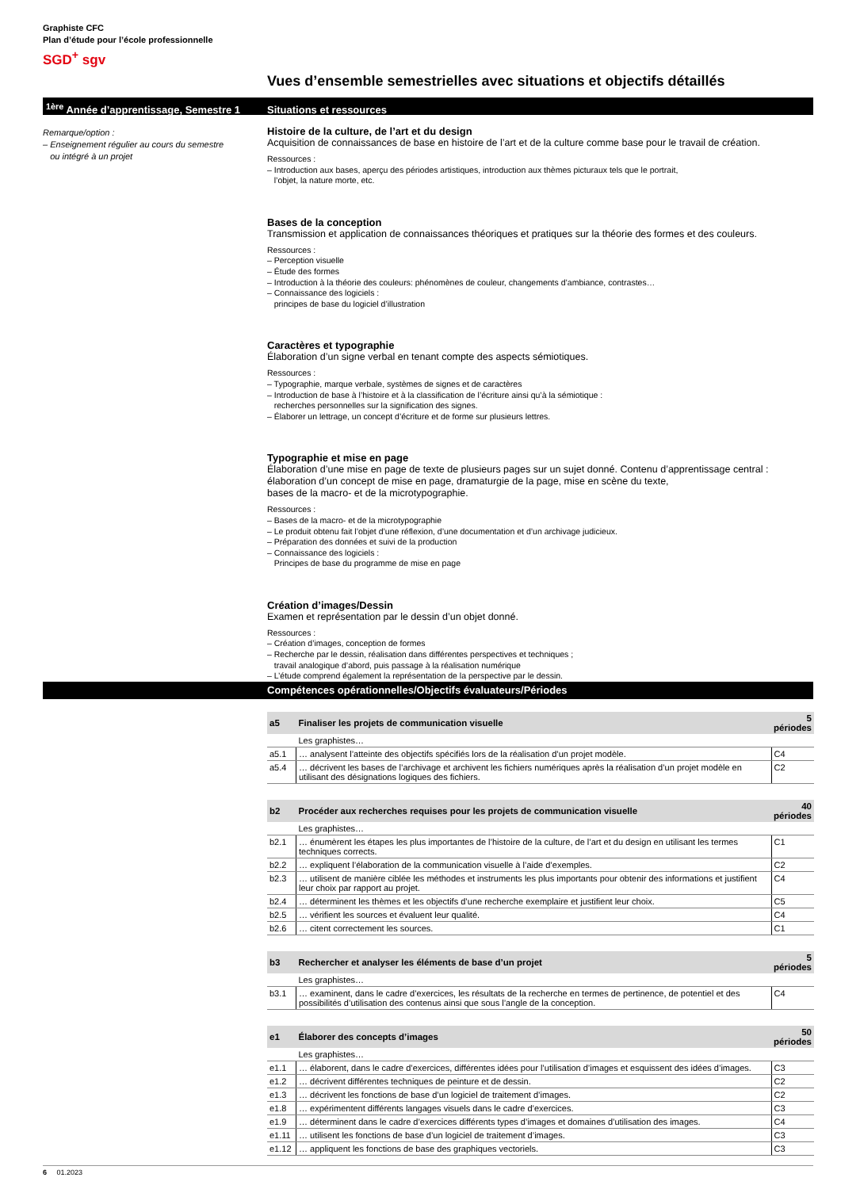Graphiste CFC
Plan d’étude pour l’école professionnelle
SGD<sup>+</sup> sgv
Vues d’ensemble semestrielles avec situations et objectifs détaillés
<sup>1ère</sup> Année d’apprentissage, Semestre 1 Situations et ressources
Remarque/option :
– Enseignement régulier au cours du semestre
ou intégré à un projet
Histoire de la culture, de l’art et du design
Acquisition de connaissances de base en histoire de l’art et de la culture comme base pour le travail de création.
Ressources :
– Introduction aux bases, aperçu des périodes artistiques, introduction aux thèmes picturaux tels que le portrait,
l’objet, la nature morte, etc.
Bases de la conception
Transmission et application de connaissances théoriques et pratiques sur la théorie des formes et des couleurs.
Ressources :
– Perception visuelle
– Étude des formes
– Introduction à la théorie des couleurs: phénomènes de couleur, changements d’ambiance, contrastes…
– Connaissance des logiciels :
principes de base du logiciel d’illustration
Caractères et typographie
Élaboration d’un signe verbal en tenant compte des aspects sémiotiques.
Ressources :
– Typographie, marque verbale, systèmes de signes et de caractères
– Introduction de base à l’histoire et à la classification de l’écriture ainsi qu’à la sémiotique :
recherches personnelles sur la signification des signes.
– Élaborer un lettrage, un concept d’écriture et de forme sur plusieurs lettres.
Typographie et mise en page
Élaboration d’une mise en page de texte de plusieurs pages sur un sujet donné. Contenu d’apprentissage central :
élaboration d’un concept de mise en page, dramaturgie de la page, mise en scène du texte,
bases de la macro- et de la microtypographie.
Ressources :
– Bases de la macro- et de la microtypographie
– Le produit obtenu fait l’objet d’une réflexion, d’une documentation et d’un archivage judicieux.
– Préparation des données et suivi de la production
– Connaissance des logiciels :
Principes de base du programme de mise en page
Création d’images/Dessin
Examen et représentation par le dessin d’un objet donné.
Ressources :
– Création d’images, conception de formes
– Recherche par le dessin, réalisation dans différentes perspectives et techniques ;
travail analogique d’abord, puis passage à la réalisation numérique
– L’étude comprend également la représentation de la perspective par le dessin.
Compétences opérationnelles/Objectifs évaluateurs/Périodes
| a5 | Finaliser les projets de communication visuelle | 5 périodes |
| --- | --- | --- |
| | Les graphistes… | |
| a5.1 | … analysent l’atteinte des objectifs spécifiés lors de la réalisation d’un projet modèle. | C4 |
| a5.4 | … décrivent les bases de l’archivage et archivent les fichiers numériques après la réalisation d’un projet modèle en utilisant des désignations logiques des fichiers. | C2 |
| b2 | Procéder aux recherches requises pour les projets de communication visuelle | 40 périodes |
| --- | --- | --- |
| | Les graphistes… | |
| b2.1 | … énumèrent les étapes les plus importantes de l’histoire de la culture, de l’art et du design en utilisant les termes techniques corrects. | C1 |
| b2.2 | … expliquent l’élaboration de la communication visuelle à l’aide d’exemples. | C2 |
| b2.3 | … utilisent de manière ciblée les méthodes et instruments les plus importants pour obtenir des informations et justifient leur choix par rapport au projet. | C4 |
| b2.4 | … déterminent les thèmes et les objectifs d’une recherche exemplaire et justifient leur choix. | C5 |
| b2.5 | … vérifient les sources et évaluent leur qualité. | C4 |
| b2.6 | … citent correctement les sources. | C1 |
| b3 | Rechercher et analyser les éléments de base d’un projet | 5 périodes |
| --- | --- | --- |
| | Les graphistes… | |
| b3.1 | … examinent, dans le cadre d’exercices, les résultats de la recherche en termes de pertinence, de potentiel et des possibilités d’utilisation des contenus ainsi que sous l’angle de la conception. | C4 |
| e1 | Élaborer des concepts d’images | 50 périodes |
| --- | --- | --- |
| | Les graphistes… | |
| e1.1 | … élaborent, dans le cadre d’exercices, différentes idées pour l’utilisation d’images et esquissent des idées d’images. | C3 |
| e1.2 | … décrivent différentes techniques de peinture et de dessin. | C2 |
| e1.3 | … décrivent les fonctions de base d’un logiciel de traitement d’images. | C2 |
| e1.8 | … expérimentent différents langages visuels dans le cadre d’exercices. | C3 |
| e1.9 | … déterminent dans le cadre d’exercices différents types d’images et domaines d’utilisation des images. | C4 |
| e1.11 | … utilisent les fonctions de base d’un logiciel de traitement d’images. | C3 |
| e1.12 | … appliquent les fonctions de base des graphiques vectoriels. | C3 |
6 01.2023